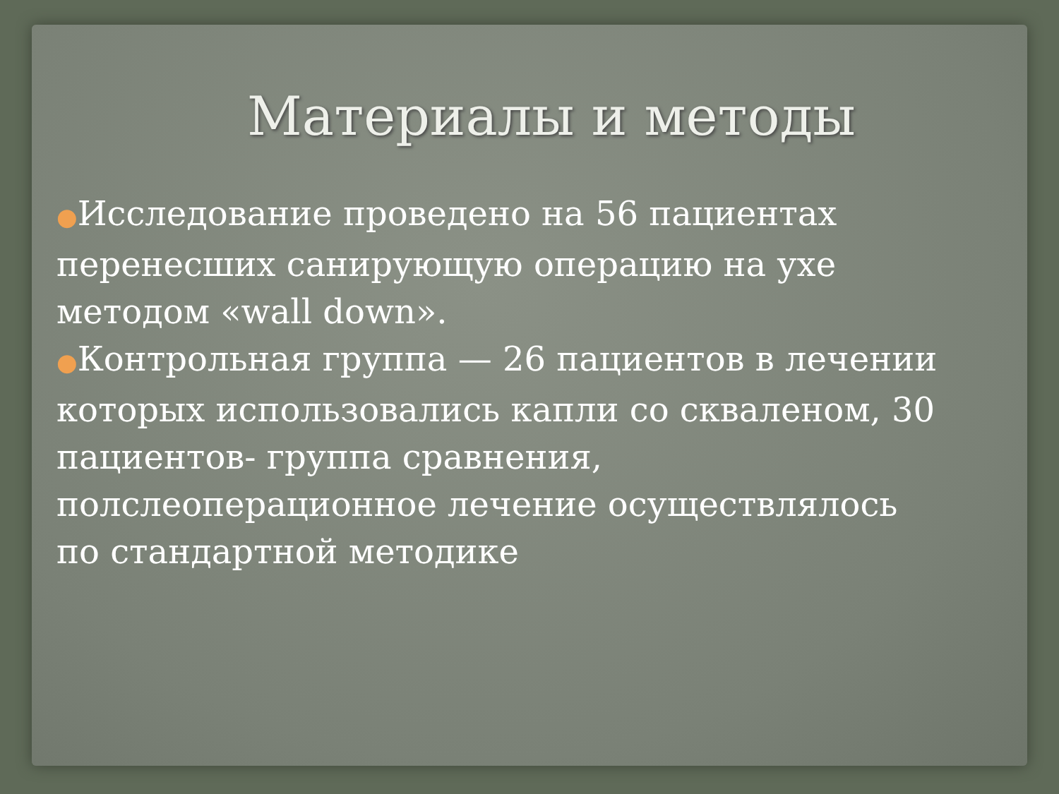Материалы и методы
●Исследование проведено на 56 пациентах перенесших санирующую операцию на ухе методом «wall down».
●Контрольная группа — 26 пациентов в лечении которых использовались капли со скваленом, 30 пациентов- группа сравнения, полслеоперационное лечение осуществлялось по стандартной методике